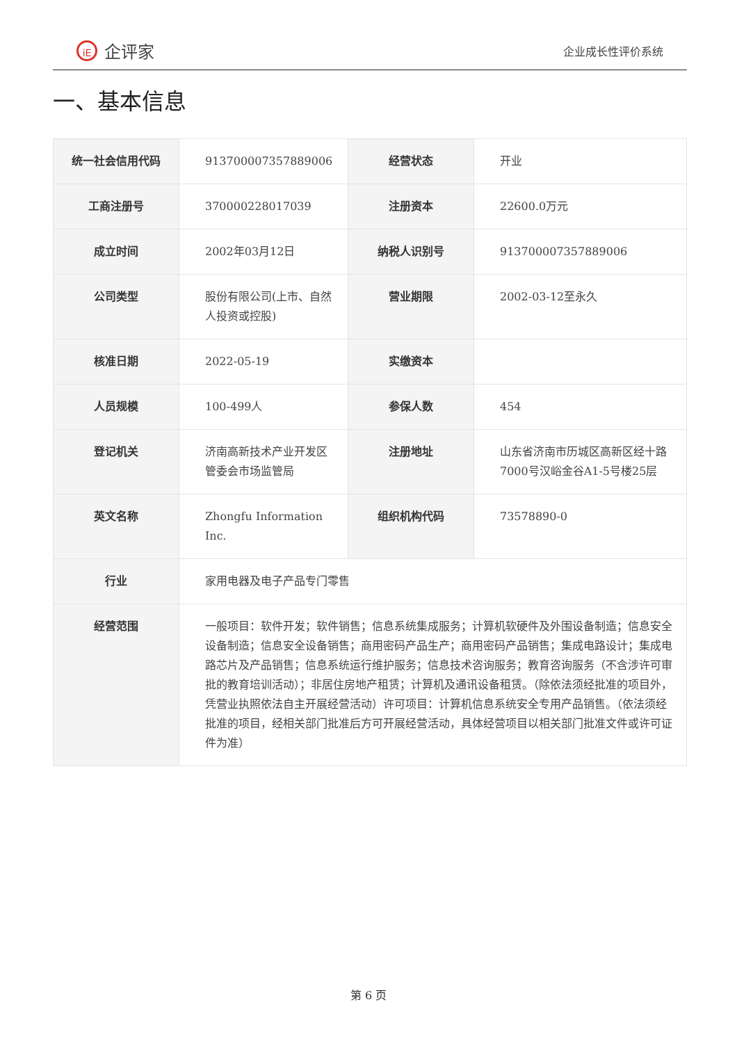iE 企评家
企业成长性评价系统
一、基本信息
| 统一社会信用代码 | 913700007357889006 | 经营状态 | 开业 |
| 工商注册号 | 370000228017039 | 注册资本 | 22600.0万元 |
| 成立时间 | 2002年03月12日 | 纳税人识别号 | 913700007357889006 |
| 公司类型 | 股份有限公司(上市、自然人投资或控股) | 营业期限 | 2002-03-12至永久 |
| 核准日期 | 2022-05-19 | 实缴资本 | |
| 人员规模 | 100-499人 | 参保人数 | 454 |
| 登记机关 | 济南高新技术产业开发区管委会市场监管局 | 注册地址 | 山东省济南市历城区高新区经十路7000号汉峪金谷A1-5号楼25层 |
| 英文名称 | Zhongfu Information Inc. | 组织机构代码 | 73578890-0 |
| 行业 | 家用电器及电子产品专门零售 | | |
| 经营范围 | 一般项目：软件开发；软件销售；信息系统集成服务；计算机软硬件及外围设备制造；信息安全设备制造；信息安全设备销售；商用密码产品生产；商用密码产品销售；集成电路设计；集成电路芯片及产品销售；信息系统运行维护服务；信息技术咨询服务；教育咨询服务（不含涉许可审批的教育培训活动）；非居住房地产租赁；计算机及通讯设备租赁。（除依法须经批准的项目外，凭营业执照依法自主开展经营活动）许可项目：计算机信息系统安全专用产品销售。（依法须经批准的项目，经相关部门批准后方可开展经营活动，具体经营项目以相关部门批准文件或许可证件为准） | | |
第 6 页